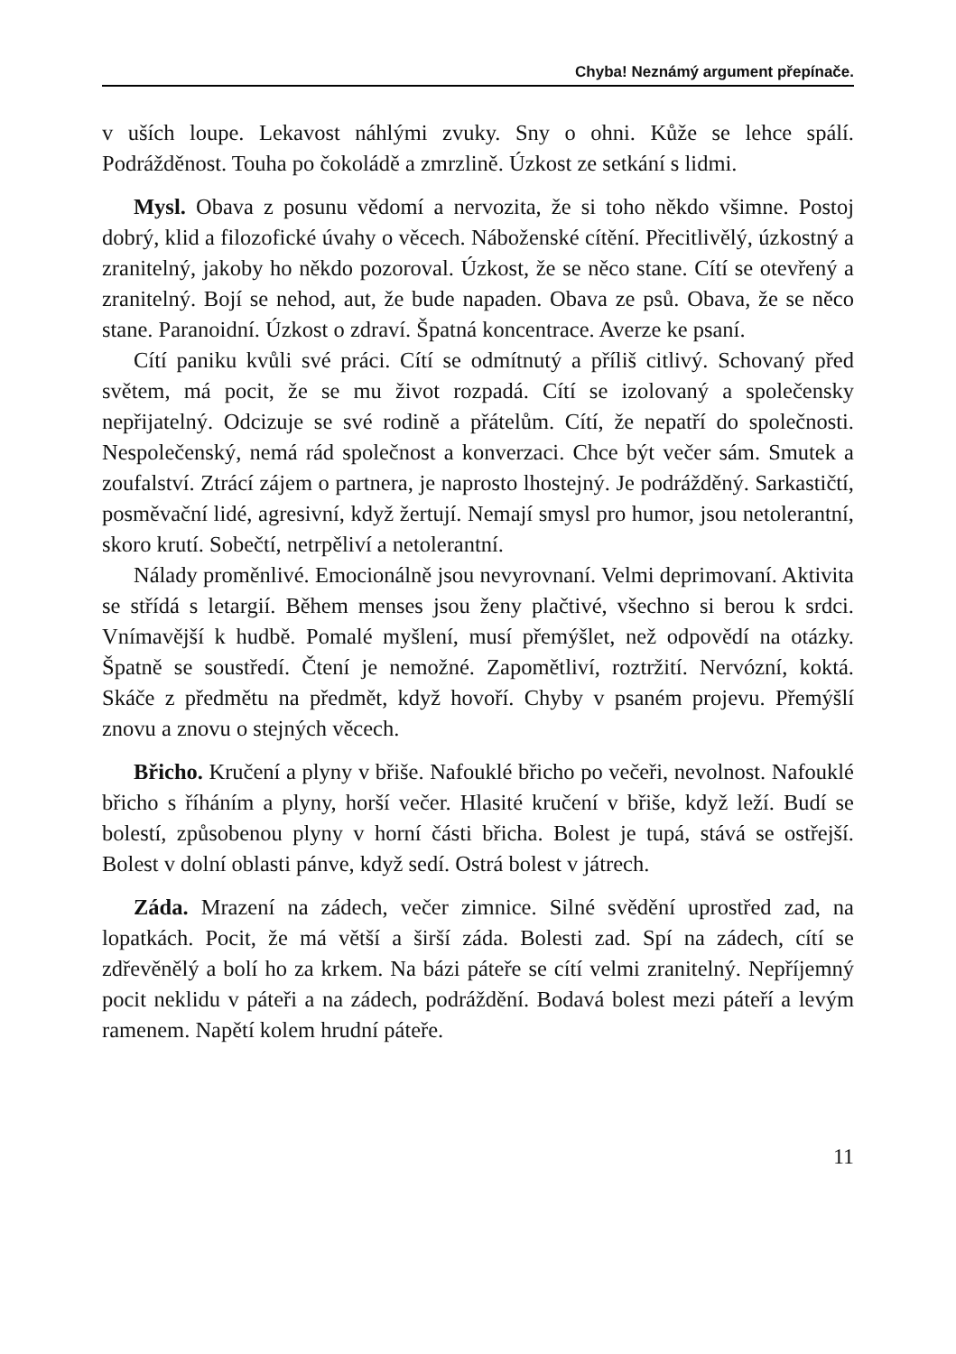Chyba! Neznámý argument přepínače.
v uších loupe. Lekavost náhlými zvuky. Sny o ohni. Kůže se lehce spálí. Podrážděnost. Touha po čokoládě a zmrzlině. Úzkost ze setkání s lidmi.
Mysl. Obava z posunu vědomí a nervozita, že si toho někdo všimne. Postoj dobrý, klid a filozofické úvahy o věcech. Náboženské cítění. Přecitlivělý, úzkostný a zranitelný, jakoby ho někdo pozoroval. Úzkost, že se něco stane. Cítí se otevřený a zranitelný. Bojí se nehod, aut, že bude napaden. Obava ze psů. Obava, že se něco stane. Paranoidní. Úzkost o zdraví. Špatná koncentrace. Averze ke psaní.
Cítí paniku kvůli své práci. Cítí se odmítnutý a příliš citlivý. Schovaný před světem, má pocit, že se mu život rozpadá. Cítí se izolovaný a společensky nepřijatelný. Odcizuje se své rodině a přátelům. Cítí, že nepatří do společnosti. Nespolečenský, nemá rád společnost a konverzaci. Chce být večer sám. Smutek a zoufalství. Ztrácí zájem o partnera, je naprosto lhostejný. Je podrážděný. Sarkastičtí, posměvační lidé, agresivní, když žertují. Nemají smysl pro humor, jsou netolerantní, skoro krutí. Sobečtí, netrpěliví a netolerantní.
Nálady proměnlivé. Emocionálně jsou nevyrovnaní. Velmi deprimovaní. Aktivita se střídá s letargií. Během menses jsou ženy plačtivé, všechno si berou k srdci. Vnímavější k hudbě. Pomalé myšlení, musí přemýšlet, než odpovědí na otázky. Špatně se soustředí. Čtení je nemožné. Zapomětliví, roztržití. Nervózní, koktá. Skáče z předmětu na předmět, když hovoří. Chyby v psaném projevu. Přemýšlí znovu a znovu o stejných věcech.
Břicho. Kručení a plyny v břiše. Nafouklé břicho po večeři, nevolnost. Nafouklé břicho s říháním a plyny, horší večer. Hlasité kručení v břiše, když leží. Budí se bolestí, způsobenou plyny v horní části břicha. Bolest je tupá, stává se ostřejší. Bolest v dolní oblasti pánve, když sedí. Ostrá bolest v játrech.
Záda. Mrazení na zádech, večer zimnice. Silné svědění uprostřed zad, na lopatkách. Pocit, že má větší a širší záda. Bolesti zad. Spí na zádech, cítí se zdřevěnělý a bolí ho za krkem. Na bázi páteře se cítí velmi zranitelný. Nepříjemný pocit neklidu v páteři a na zádech, podráždění. Bodavá bolest mezi páteří a levým ramenem. Napětí kolem hrudní páteře.
11